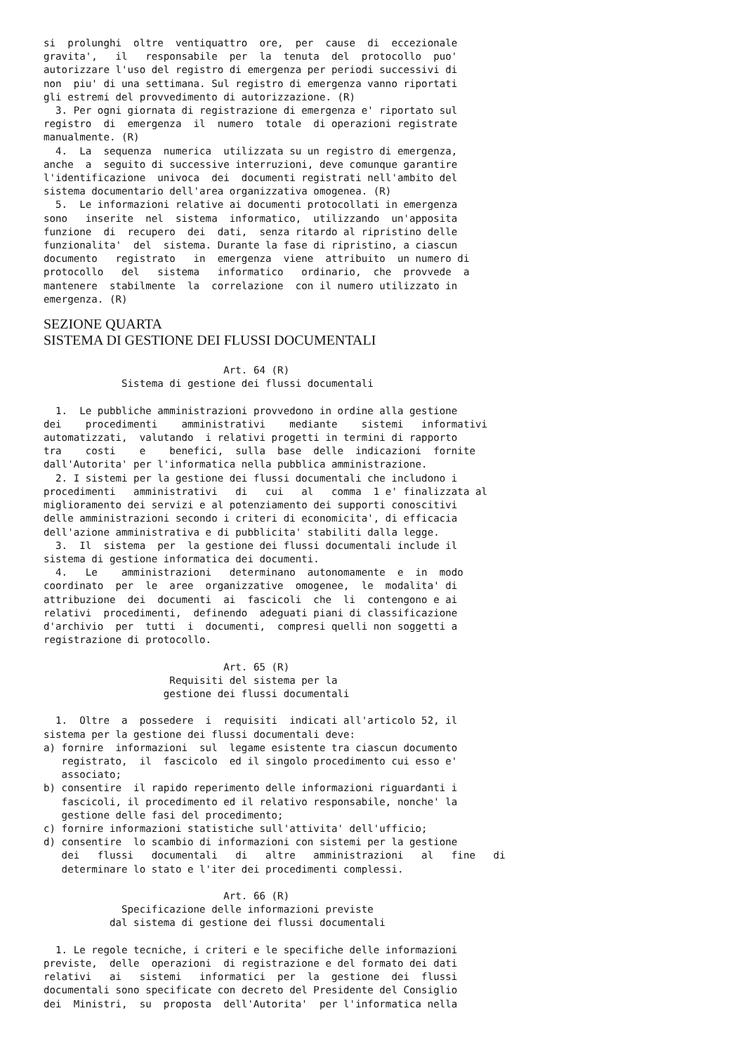si  prolunghi  oltre  ventiquattro  ore,  per  cause  di  eccezionale
gravita',   il   responsabile  per  la  tenuta  del  protocollo  puo'
autorizzare l'uso del registro di emergenza per periodi successivi di
non  piu' di una settimana. Sul registro di emergenza vanno riportati
gli estremi del provvedimento di autorizzazione. (R)
  3. Per ogni giornata di registrazione di emergenza e' riportato sul
registro  di  emergenza  il  numero  totale  di operazioni registrate
manualmente. (R)
  4.  La  sequenza  numerica  utilizzata su un registro di emergenza,
anche  a  seguito di successive interruzioni, deve comunque garantire
l'identificazione  univoca  dei  documenti registrati nell'ambito del
sistema documentario dell'area organizzativa omogenea. (R)
  5.  Le informazioni relative ai documenti protocollati in emergenza
sono   inserite  nel  sistema  informatico,  utilizzando  un'apposita
funzione  di  recupero  dei  dati,  senza ritardo al ripristino delle
funzionalita'  del  sistema. Durante la fase di ripristino, a ciascun
documento   registrato   in  emergenza  viene  attribuito  un numero di
protocollo   del   sistema   informatico   ordinario,  che  provvede  a
mantenere  stabilmente  la  correlazione  con il numero utilizzato in
emergenza. (R)
SEZIONE QUARTA
SISTEMA DI GESTIONE DEI FLUSSI DOCUMENTALI
                              Art. 64 (R)
             Sistema di gestione dei flussi documentali

  1.  Le pubbliche amministrazioni provvedono in ordine alla gestione
dei    procedimenti    amministrativi    mediante    sistemi   informativi
automatizzati,  valutando  i relativi progetti in termini di rapporto
tra    costi    e    benefici,  sulla  base  delle  indicazioni  fornite
dall'Autorita' per l'informatica nella pubblica amministrazione.
  2. I sistemi per la gestione dei flussi documentali che includono i
procedimenti   amministrativi   di   cui   al   comma  1 e' finalizzata al
miglioramento dei servizi e al potenziamento dei supporti conoscitivi
delle amministrazioni secondo i criteri di economicita', di efficacia
dell'azione amministrativa e di pubblicita' stabiliti dalla legge.
  3.  Il  sistema  per  la gestione dei flussi documentali include il
sistema di gestione informatica dei documenti.
  4.   Le    amministrazioni   determinano  autonomamente  e  in  modo
coordinato  per  le  aree  organizzative  omogenee,  le  modalita' di
attribuzione  dei  documenti  ai  fascicoli  che  li  contengono e ai
relativi  procedimenti,  definendo  adeguati piani di classificazione
d'archivio  per  tutti  i  documenti,  compresi quelli non soggetti a
registrazione di protocollo.

                              Art. 65 (R)
                     Requisiti del sistema per la
                    gestione dei flussi documentali

  1.  Oltre  a  possedere  i  requisiti  indicati all'articolo 52, il
sistema per la gestione dei flussi documentali deve:
a) fornire  informazioni  sul  legame esistente tra ciascun documento
   registrato,  il  fascicolo  ed il singolo procedimento cui esso e'
   associato;
b) consentire  il rapido reperimento delle informazioni riguardanti i
   fascicoli, il procedimento ed il relativo responsabile, nonche' la
   gestione delle fasi del procedimento;
c) fornire informazioni statistiche sull'attivita' dell'ufficio;
d) consentire  lo scambio di informazioni con sistemi per la gestione
   dei   flussi   documentali   di   altre   amministrazioni   al   fine   di
   determinare lo stato e l'iter dei procedimenti complessi.

                              Art. 66 (R)
             Specificazione delle informazioni previste
           dal sistema di gestione dei flussi documentali

  1. Le regole tecniche, i criteri e le specifiche delle informazioni
previste,  delle  operazioni  di registrazione e del formato dei dati
relativi   ai   sistemi   informatici  per  la  gestione  dei  flussi
documentali sono specificate con decreto del Presidente del Consiglio
dei  Ministri,  su  proposta  dell'Autorita'  per l'informatica nella